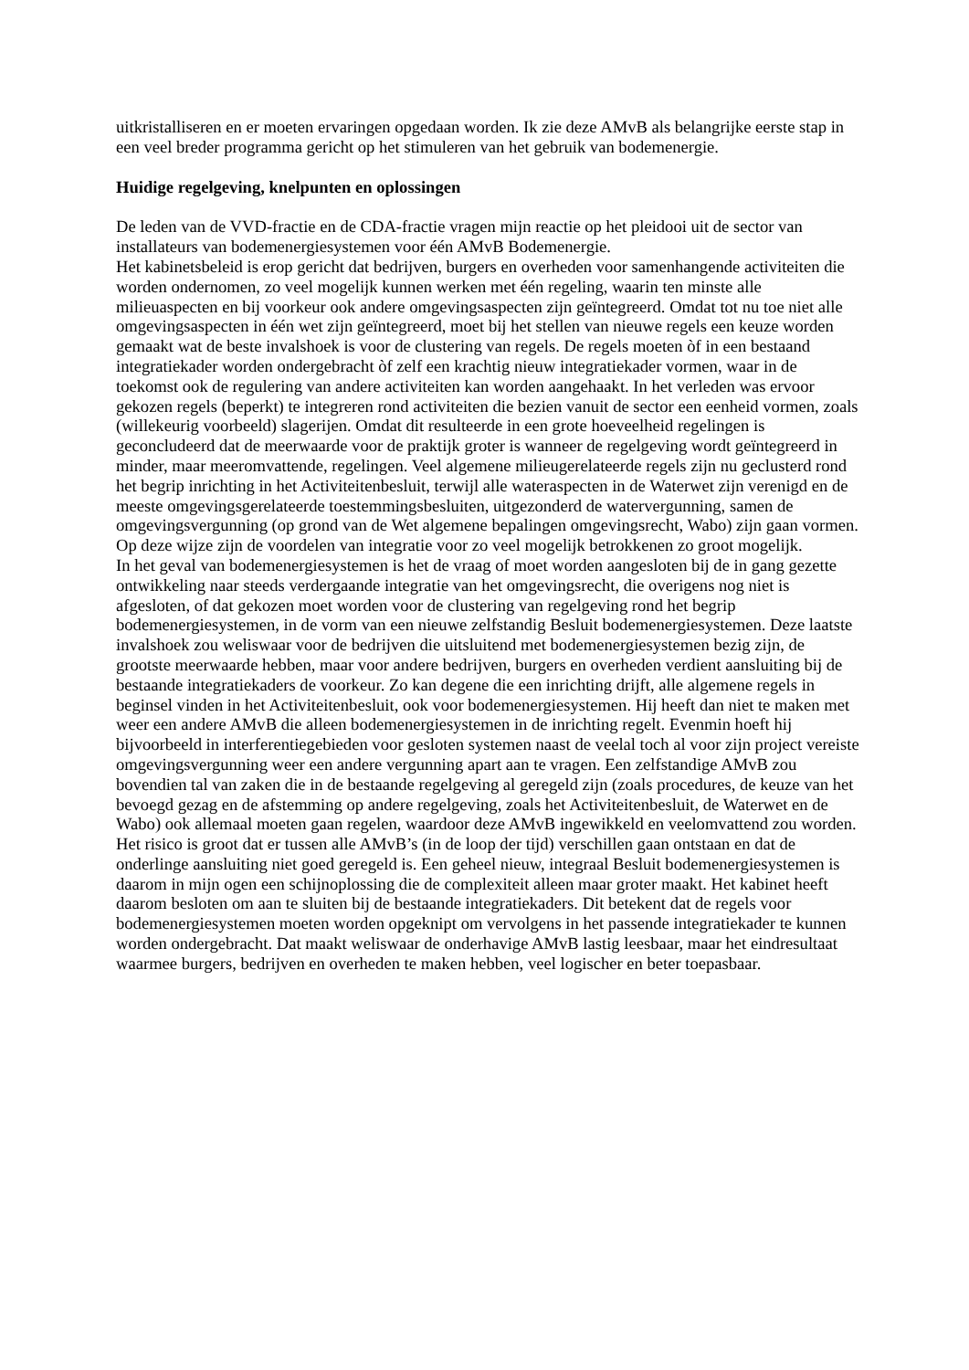uitkristalliseren en er moeten ervaringen opgedaan worden. Ik zie deze AMvB als belangrijke eerste stap in een veel breder programma gericht op het stimuleren van het gebruik van bodemenergie.
Huidige regelgeving, knelpunten en oplossingen
De leden van de VVD-fractie en de CDA-fractie vragen mijn reactie op het pleidooi uit de sector van installateurs van bodemenergiesystemen voor één AMvB Bodemenergie.
Het kabinetsbeleid is erop gericht dat bedrijven, burgers en overheden voor samenhangende activiteiten die worden ondernomen, zo veel mogelijk kunnen werken met één regeling, waarin ten minste alle milieuaspecten en bij voorkeur ook andere omgevingsaspecten zijn geïntegreerd. Omdat tot nu toe niet alle omgevingsaspecten in één wet zijn geïntegreerd, moet bij het stellen van nieuwe regels een keuze worden gemaakt wat de beste invalshoek is voor de clustering van regels. De regels moeten òf in een bestaand integratiekader worden ondergebracht òf zelf een krachtig nieuw integratiekader vormen, waar in de toekomst ook de regulering van andere activiteiten kan worden aangehaakt. In het verleden was ervoor gekozen regels (beperkt) te integreren rond activiteiten die bezien vanuit de sector een eenheid vormen, zoals (willekeurig voorbeeld) slagerijen. Omdat dit resulteerde in een grote hoeveelheid regelingen is geconcludeerd dat de meerwaarde voor de praktijk groter is wanneer de regelgeving wordt geïntegreerd in minder, maar meeromvattende, regelingen. Veel algemene milieugerelateerde regels zijn nu geclusterd rond het begrip inrichting in het Activiteitenbesluit, terwijl alle wateraspecten in de Waterwet zijn verenigd en de meeste omgevingsgerelateerde toestemmingsbesluiten, uitgezonderd de watervergunning, samen de omgevingsvergunning (op grond van de Wet algemene bepalingen omgevingsrecht, Wabo) zijn gaan vormen. Op deze wijze zijn de voordelen van integratie voor zo veel mogelijk betrokkenen zo groot mogelijk.
In het geval van bodemenergiesystemen is het de vraag of moet worden aangesloten bij de in gang gezette ontwikkeling naar steeds verdergaande integratie van het omgevingsrecht, die overigens nog niet is afgesloten, of dat gekozen moet worden voor de clustering van regelgeving rond het begrip bodemenergiesystemen, in de vorm van een nieuwe zelfstandig Besluit bodemenergiesystemen. Deze laatste invalshoek zou weliswaar voor de bedrijven die uitsluitend met bodemenergiesystemen bezig zijn, de grootste meerwaarde hebben, maar voor andere bedrijven, burgers en overheden verdient aansluiting bij de bestaande integratiekaders de voorkeur. Zo kan degene die een inrichting drijft, alle algemene regels in beginsel vinden in het Activiteitenbesluit, ook voor bodemenergiesystemen. Hij heeft dan niet te maken met weer een andere AMvB die alleen bodemenergiesystemen in de inrichting regelt. Evenmin hoeft hij bijvoorbeeld in interferentiegebieden voor gesloten systemen naast de veelal toch al voor zijn project vereiste omgevingsvergunning weer een andere vergunning apart aan te vragen. Een zelfstandige AMvB zou bovendien tal van zaken die in de bestaande regelgeving al geregeld zijn (zoals procedures, de keuze van het bevoegd gezag en de afstemming op andere regelgeving, zoals het Activiteitenbesluit, de Waterwet en de Wabo) ook allemaal moeten gaan regelen, waardoor deze AMvB ingewikkeld en veelomvattend zou worden. Het risico is groot dat er tussen alle AMvB’s (in de loop der tijd) verschillen gaan ontstaan en dat de onderlinge aansluiting niet goed geregeld is. Een geheel nieuw, integraal Besluit bodemenergiesystemen is daarom in mijn ogen een schijnoplossing die de complexiteit alleen maar groter maakt. Het kabinet heeft daarom besloten om aan te sluiten bij de bestaande integratiekaders. Dit betekent dat de regels voor bodemenergiesystemen moeten worden opgeknipt om vervolgens in het passende integratiekader te kunnen worden ondergebracht. Dat maakt weliswaar de onderhavige AMvB lastig leesbaar, maar het eindresultaat waarmee burgers, bedrijven en overheden te maken hebben, veel logischer en beter toepasbaar.